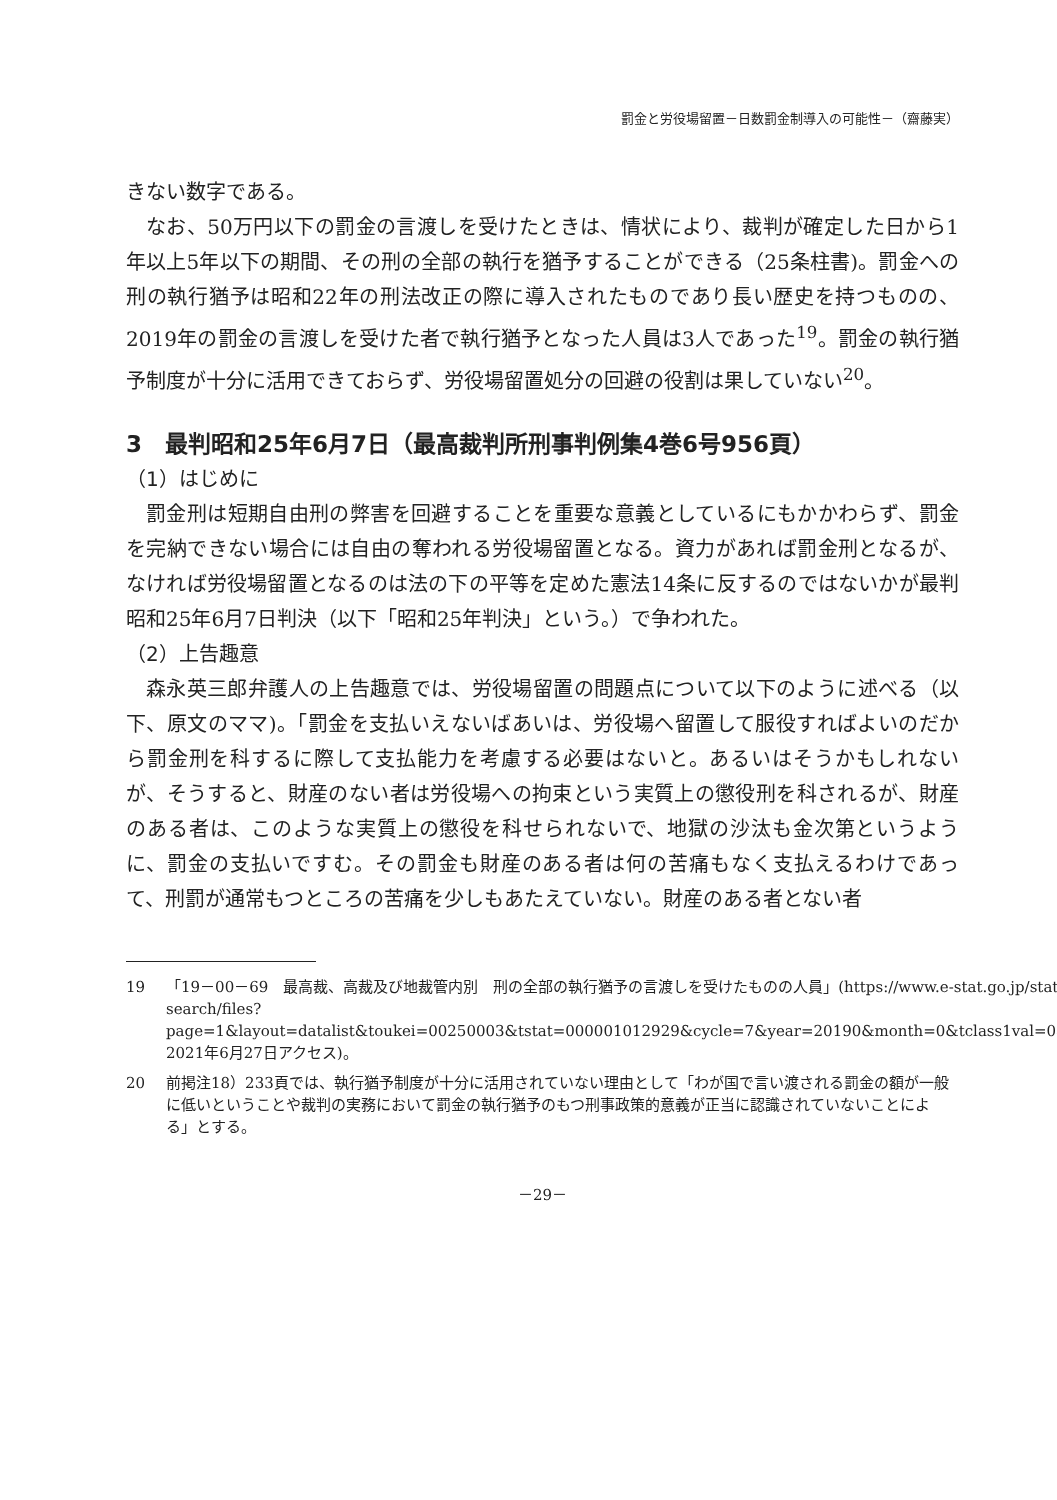罰金と労役場留置－日数罰金制導入の可能性－（齋藤実）
きない数字である。
なお、50万円以下の罰金の言渡しを受けたときは、情状により、裁判が確定した日から1年以上5年以下の期間、その刑の全部の執行を猶予することができる（25条柱書)。罰金への刑の執行猶予は昭和22年の刑法改正の際に導入されたものであり長い歴史を持つものの、2019年の罰金の言渡しを受けた者で執行猶予となった人員は3人であった<sup>19</sup>。罰金の執行猶予制度が十分に活用できておらず、労役場留置処分の回避の役割は果していない<sup>20</sup>。
3　最判昭和25年6月7日（最高裁判所刑事判例集4巻6号956頁）
（1）はじめに
罰金刑は短期自由刑の弊害を回避することを重要な意義としているにもかかわらず、罰金を完納できない場合には自由の奪われる労役場留置となる。資力があれば罰金刑となるが、なければ労役場留置となるのは法の下の平等を定めた憲法14条に反するのではないかが最判昭和25年6月7日判決（以下「昭和25年判決」という。）で争われた。
（2）上告趣意
森永英三郎弁護人の上告趣意では、労役場留置の問題点について以下のように述べる（以下、原文のママ)。「罰金を支払いえないばあいは、労役場へ留置して服役すればよいのだから罰金刑を科するに際して支払能力を考慮する必要はないと。あるいはそうかもしれないが、そうすると、財産のない者は労役場への拘束という実質上の懲役刑を科されるが、財産のある者は、このような実質上の懲役を科せられないで、地獄の沙汰も金次第というように、罰金の支払いですむ。その罰金も財産のある者は何の苦痛もなく支払えるわけであって、刑罰が通常もつところの苦痛を少しもあたえていない。財産のある者とない者
19 「19－00－69　最高裁、高裁及び地裁管内別　刑の全部の執行猶予の言渡しを受けたものの人員」(https://www.e-stat.go.jp/stat-search/files?page=1&layout=datalist&toukei=00250003&tstat=000001012929&cycle=7&year=20190&month=0&tclass1val=0、2021年6月27日アクセス)。
20 前掲注18）233頁では、執行猶予制度が十分に活用されていない理由として「わが国で言い渡される罰金の額が一般に低いということや裁判の実務において罰金の執行猶予のもつ刑事政策的意義が正当に認識されていないことによる」とする。
－29－